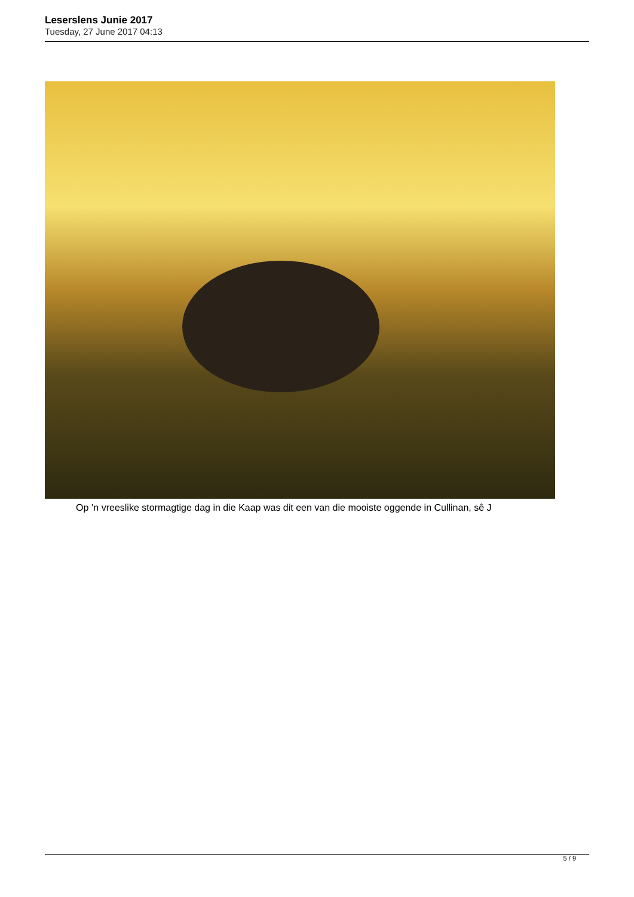Leserslens Junie 2017
Tuesday, 27 June 2017 04:13
Op ’n vreeslike stormagtige dag in die Kaap was dit een van die mooiste oggende in Cullinan, sê J
5 / 9